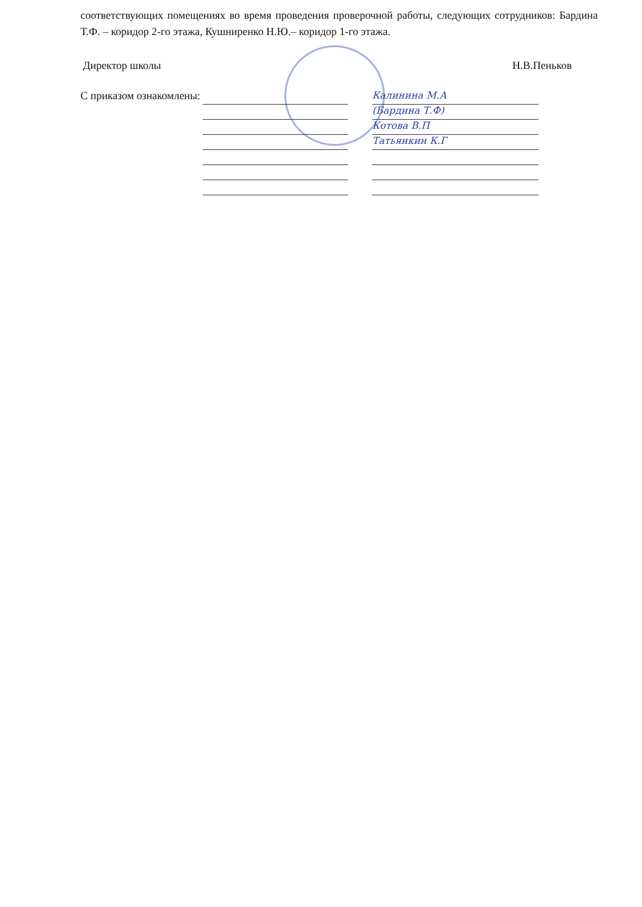соответствующих помещениях во время проведения проверочной работы, следующих сотрудников: Бардина Т.Ф. – коридор 2-го этажа, Кушниренко Н.Ю.– коридор 1-го этажа.
Директор школы Н.В.Пеньков
С приказом ознакомлены:
Калинина М.А
(Бардина Т.Ф)
Котова В.П
Татьянкин К.Г